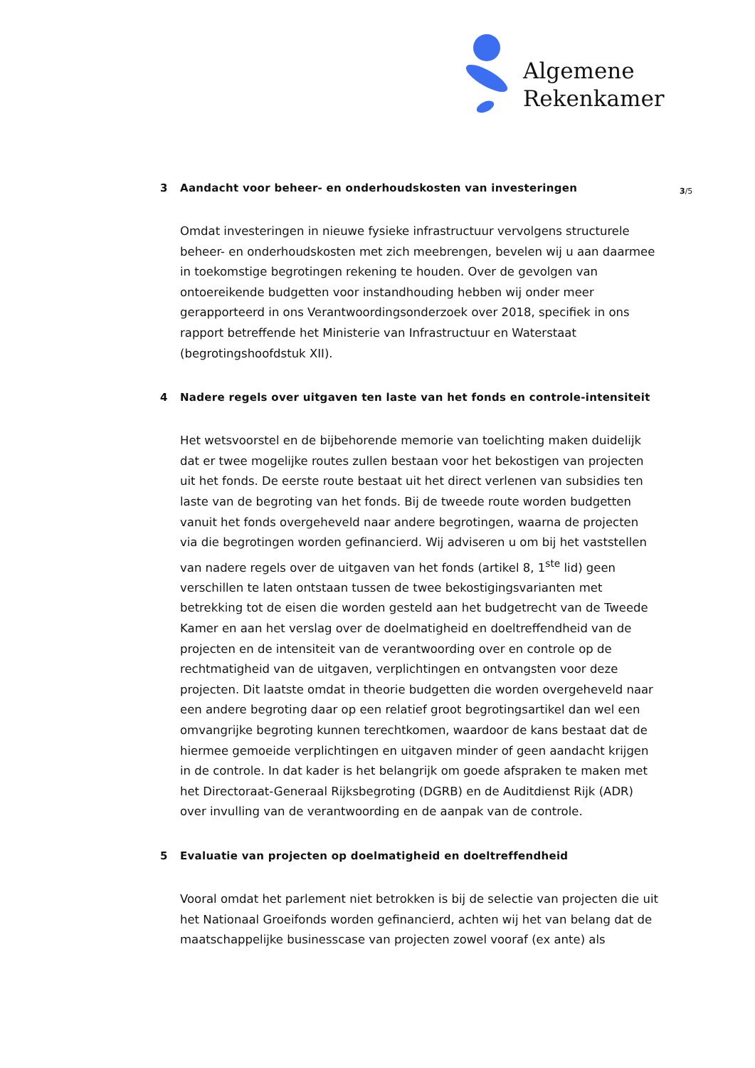Algemene
Rekenkamer
3/5
3 Aandacht voor beheer- en onderhoudskosten van investeringen
Omdat investeringen in nieuwe fysieke infrastructuur vervolgens structurele beheer- en onderhoudskosten met zich meebrengen, bevelen wij u aan daarmee in toekomstige begrotingen rekening te houden. Over de gevolgen van ontoereikende budgetten voor instandhouding hebben wij onder meer gerapporteerd in ons Verantwoordingsonderzoek over 2018, specifiek in ons rapport betreffende het Ministerie van Infrastructuur en Waterstaat (begrotingshoofdstuk XII).
4 Nadere regels over uitgaven ten laste van het fonds en controle-intensiteit
Het wetsvoorstel en de bijbehorende memorie van toelichting maken duidelijk dat er twee mogelijke routes zullen bestaan voor het bekostigen van projecten uit het fonds. De eerste route bestaat uit het direct verlenen van subsidies ten laste van de begroting van het fonds. Bij de tweede route worden budgetten vanuit het fonds overgeheveld naar andere begrotingen, waarna de projecten via die begrotingen worden gefinancierd. Wij adviseren u om bij het vaststellen van nadere regels over de uitgaven van het fonds (artikel 8, 1<sup>ste</sup> lid) geen verschillen te laten ontstaan tussen de twee bekostigingsvarianten met betrekking tot de eisen die worden gesteld aan het budgetrecht van de Tweede Kamer en aan het verslag over de doelmatigheid en doeltreffendheid van de projecten en de intensiteit van de verantwoording over en controle op de rechtmatigheid van de uitgaven, verplichtingen en ontvangsten voor deze projecten. Dit laatste omdat in theorie budgetten die worden overgeheveld naar een andere begroting daar op een relatief groot begrotingsartikel dan wel een omvangrijke begroting kunnen terechtkomen, waardoor de kans bestaat dat de hiermee gemoeide verplichtingen en uitgaven minder of geen aandacht krijgen in de controle. In dat kader is het belangrijk om goede afspraken te maken met het Directoraat-Generaal Rijksbegroting (DGRB) en de Auditdienst Rijk (ADR) over invulling van de verantwoording en de aanpak van de controle.
5 Evaluatie van projecten op doelmatigheid en doeltreffendheid
Vooral omdat het parlement niet betrokken is bij de selectie van projecten die uit het Nationaal Groeifonds worden gefinancierd, achten wij het van belang dat de maatschappelijke businesscase van projecten zowel vooraf (ex ante) als